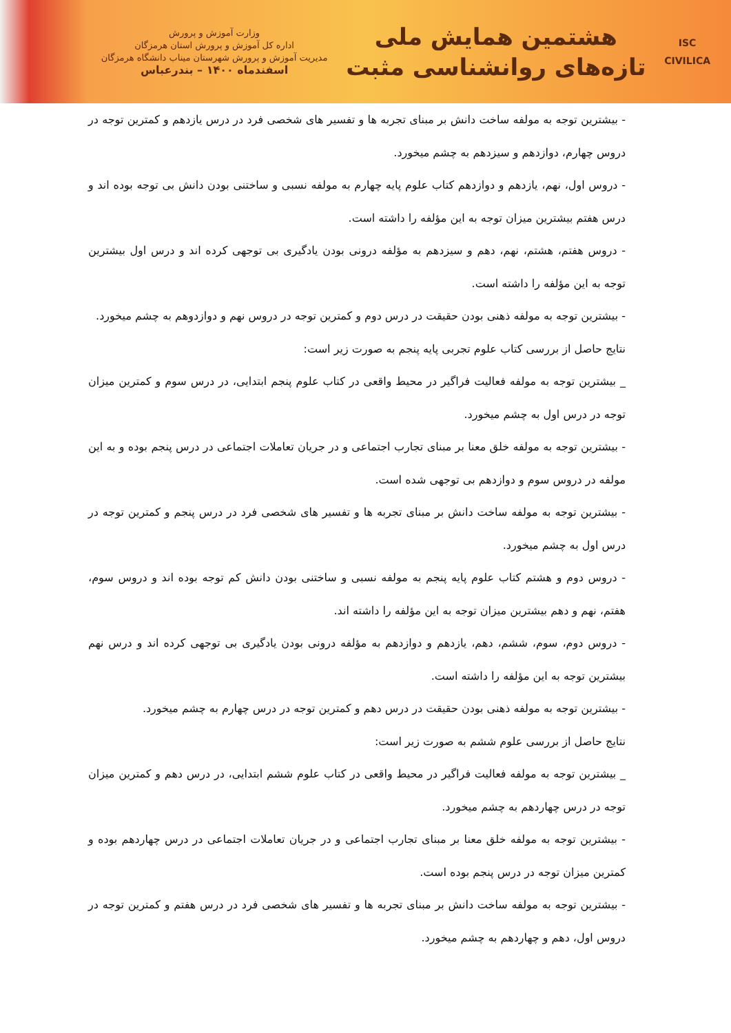ISC
CIVILICA
هشتمین همایش ملی
تازه‌های روانشناسی مثبت
وزارت آموزش و پرورش
اداره کل آموزش و پرورش استان هرمزگان
مدیریت آموزش و پرورش شهرستان میناب دانشگاه هرمزگان
اسفندماه ۱۴۰۰ – بندرعباس
- بیشترین توجه به مولفه ساخت دانش بر مبنای تجربه ها و تفسیر های شخصی فرد در درس یازدهم و کمترین توجه در دروس چهارم، دوازدهم و سیزدهم به چشم میخورد.
- دروس اول، نهم، یازدهم و دوازدهم کتاب علوم پایه چهارم به مولفه نسبی و ساختنی بودن دانش بی توجه بوده اند و درس هفتم بیشترین میزان توجه به این مؤلفه را داشته است.
- دروس هفتم، هشتم، نهم، دهم و سیزدهم به مؤلفه درونی بودن یادگیری بی توجهی کرده اند و درس اول بیشترین توجه به این مؤلفه را داشته است.
- بیشترین توجه به مولفه ذهنی بودن حقیقت در درس دوم و کمترین توجه در دروس نهم و دوازدوهم به چشم میخورد.
نتایج حاصل از بررسی کتاب علوم تجربی پایه پنجم به صورت زیر است:
_ بیشترین توجه به مولفه فعالیت فراگیر در محیط واقعی در کتاب علوم پنجم ابتدایی، در درس سوم و کمترین میزان توجه در درس اول به چشم میخورد.
- بیشترین توجه به مولفه خلق معنا بر مبنای تجارب اجتماعی و در جریان تعاملات اجتماعی در درس پنجم بوده و به این مولفه در دروس سوم و دوازدهم بی توجهی شده است.
- بیشترین توجه به مولفه ساخت دانش بر مبنای تجربه ها و تفسیر های شخصی فرد در درس پنجم و کمترین توجه در درس اول به چشم میخورد.
- دروس دوم و هشتم کتاب علوم پایه پنجم به مولفه نسبی و ساختنی بودن دانش کم توجه بوده اند و دروس سوم، هفتم، نهم و دهم بیشترین میزان توجه به این مؤلفه را داشته اند.
- دروس دوم، سوم، ششم، دهم، یازدهم و دوازدهم به مؤلفه درونی بودن یادگیری بی توجهی کرده اند و درس نهم بیشترین توجه به این مؤلفه را داشته است.
- بیشترین توجه به مولفه ذهنی بودن حقیقت در درس دهم و کمترین توجه در درس چهارم به چشم میخورد.
نتایج حاصل از بررسی علوم ششم به صورت زیر است:
_ بیشترین توجه به مولفه فعالیت فراگیر در محیط واقعی در کتاب علوم ششم ابتدایی، در درس دهم و کمترین میزان توجه در درس چهاردهم به چشم میخورد.
- بیشترین توجه به مولفه خلق معنا بر مبنای تجارب اجتماعی و در جریان تعاملات اجتماعی در درس چهاردهم بوده و کمترین میزان توجه در درس پنجم بوده است.
- بیشترین توجه به مولفه ساخت دانش بر مبنای تجربه ها و تفسیر های شخصی فرد در درس هفتم و کمترین توجه در دروس اول، دهم و چهاردهم به چشم میخورد.